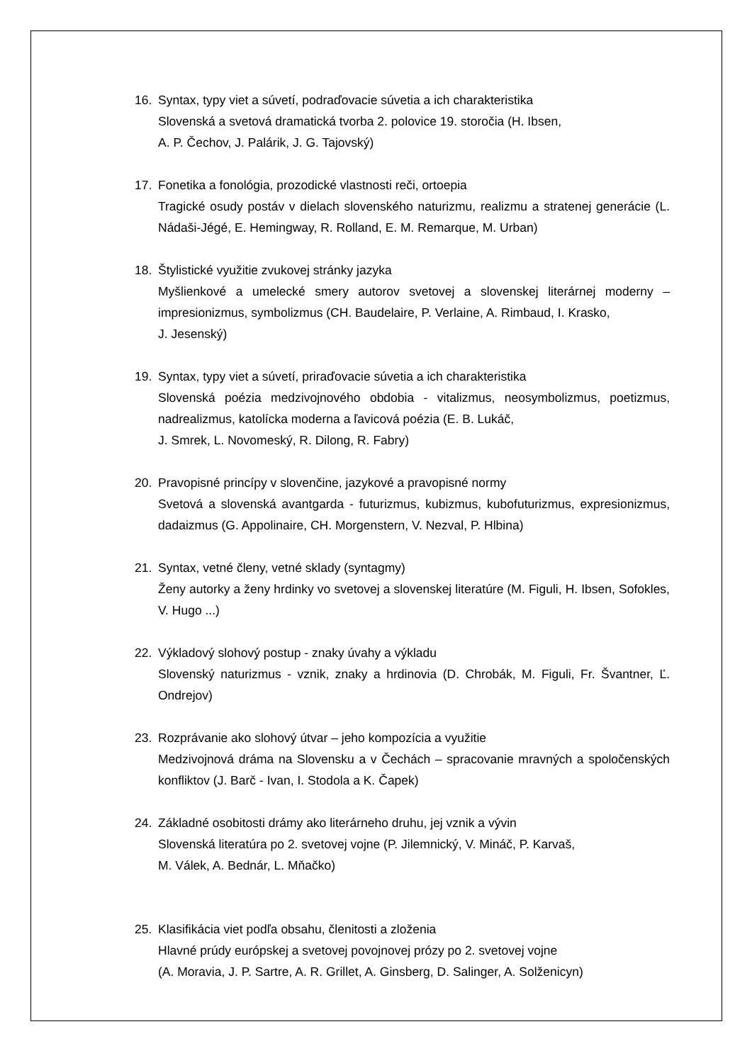16. Syntax, typy viet a súvetí, podraďovacie súvetia a ich charakteristika
Slovenská a svetová dramatická tvorba 2. polovice 19. storočia (H. Ibsen,
A. P. Čechov, J. Palárik, J. G. Tajovský)
17. Fonetika a fonológia, prozodické vlastnosti reči, ortoepia
Tragické osudy postáv v dielach slovenského naturizmu, realizmu a stratenej generácie (L. Nádaši-Jégé, E. Hemingway, R. Rolland, E. M. Remarque, M. Urban)
18. Štylistické využitie zvukovej stránky jazyka
Myšlienkové a umelecké smery autorov svetovej a slovenskej literárnej moderny – impresionizmus, symbolizmus (CH. Baudelaire, P. Verlaine, A. Rimbaud, I. Krasko,
J. Jesenský)
19. Syntax, typy viet a súvetí, priraďovacie súvetia a ich charakteristika
Slovenská poézia medzivojnového obdobia - vitalizmus, neosymbolizmus, poetizmus, nadrealizmus, katolícka moderna a ľavicová poézia (E. B. Lukáč,
J. Smrek, L. Novomeský, R. Dilong, R. Fabry)
20. Pravopisné princípy v slovenčine, jazykové a pravopisné normy
Svetová a slovenská avantgarda - futurizmus, kubizmus, kubofuturizmus, expresionizmus, dadaizmus (G. Appolinaire, CH. Morgenstern, V. Nezval, P. Hlbina)
21. Syntax, vetné členy, vetné sklady (syntagmy)
Ženy autorky a ženy hrdinky vo svetovej a slovenskej literatúre (M. Figuli, H. Ibsen, Sofokles, V. Hugo ...)
22. Výkladový slohový postup - znaky úvahy a výkladu
Slovenský naturizmus - vznik, znaky a hrdinovia (D. Chrobák, M. Figuli, Fr. Švantner, Ľ. Ondrejov)
23. Rozprávanie ako slohový útvar – jeho kompozícia a využitie
Medzivojnová dráma na Slovensku a v Čechách – spracovanie mravných a spoločenských konfliktov (J. Barč - Ivan, I. Stodola a K. Čapek)
24. Základné osobitosti drámy ako literárneho druhu, jej vznik a vývin
Slovenská literatúra po 2. svetovej vojne (P. Jilemnický, V. Mináč, P. Karvaš,
M. Válek, A. Bednár, L. Mňačko)
25. Klasifikácia viet podľa obsahu, členitosti a zloženia
Hlavné prúdy európskej a svetovej povojnovej prózy po 2. svetovej vojne
(A. Moravia, J. P. Sartre, A. R. Grillet, A. Ginsberg, D. Salinger, A. Solženicyn)